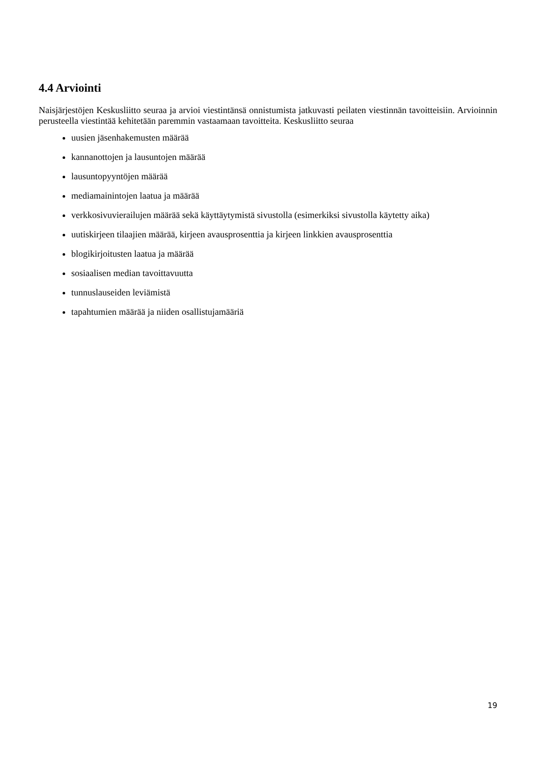4.4 Arviointi
Naisjärjestöjen Keskusliitto seuraa ja arvioi viestintänsä onnistumista jatkuvasti peilaten viestinnän tavoitteisiin. Arvioinnin perusteella viestintää kehitetään paremmin vastaamaan tavoitteita. Keskusliitto seuraa
uusien jäsenhakemusten määrää
kannanottojen ja lausuntojen määrää
lausuntopyyntöjen määrää
mediamainintojen laatua ja määrää
verkkosivuvierailujen määrää sekä käyttäytymistä sivustolla (esimerkiksi sivustolla käytetty aika)
uutiskirjeen tilaajien määrää, kirjeen avausprosenttia ja kirjeen linkkien avausprosenttia
blogikirjoitusten laatua ja määrää
sosiaalisen median tavoittavuutta
tunnuslauseiden leviämistä
tapahtumien määrää ja niiden osallistujamääriä
19